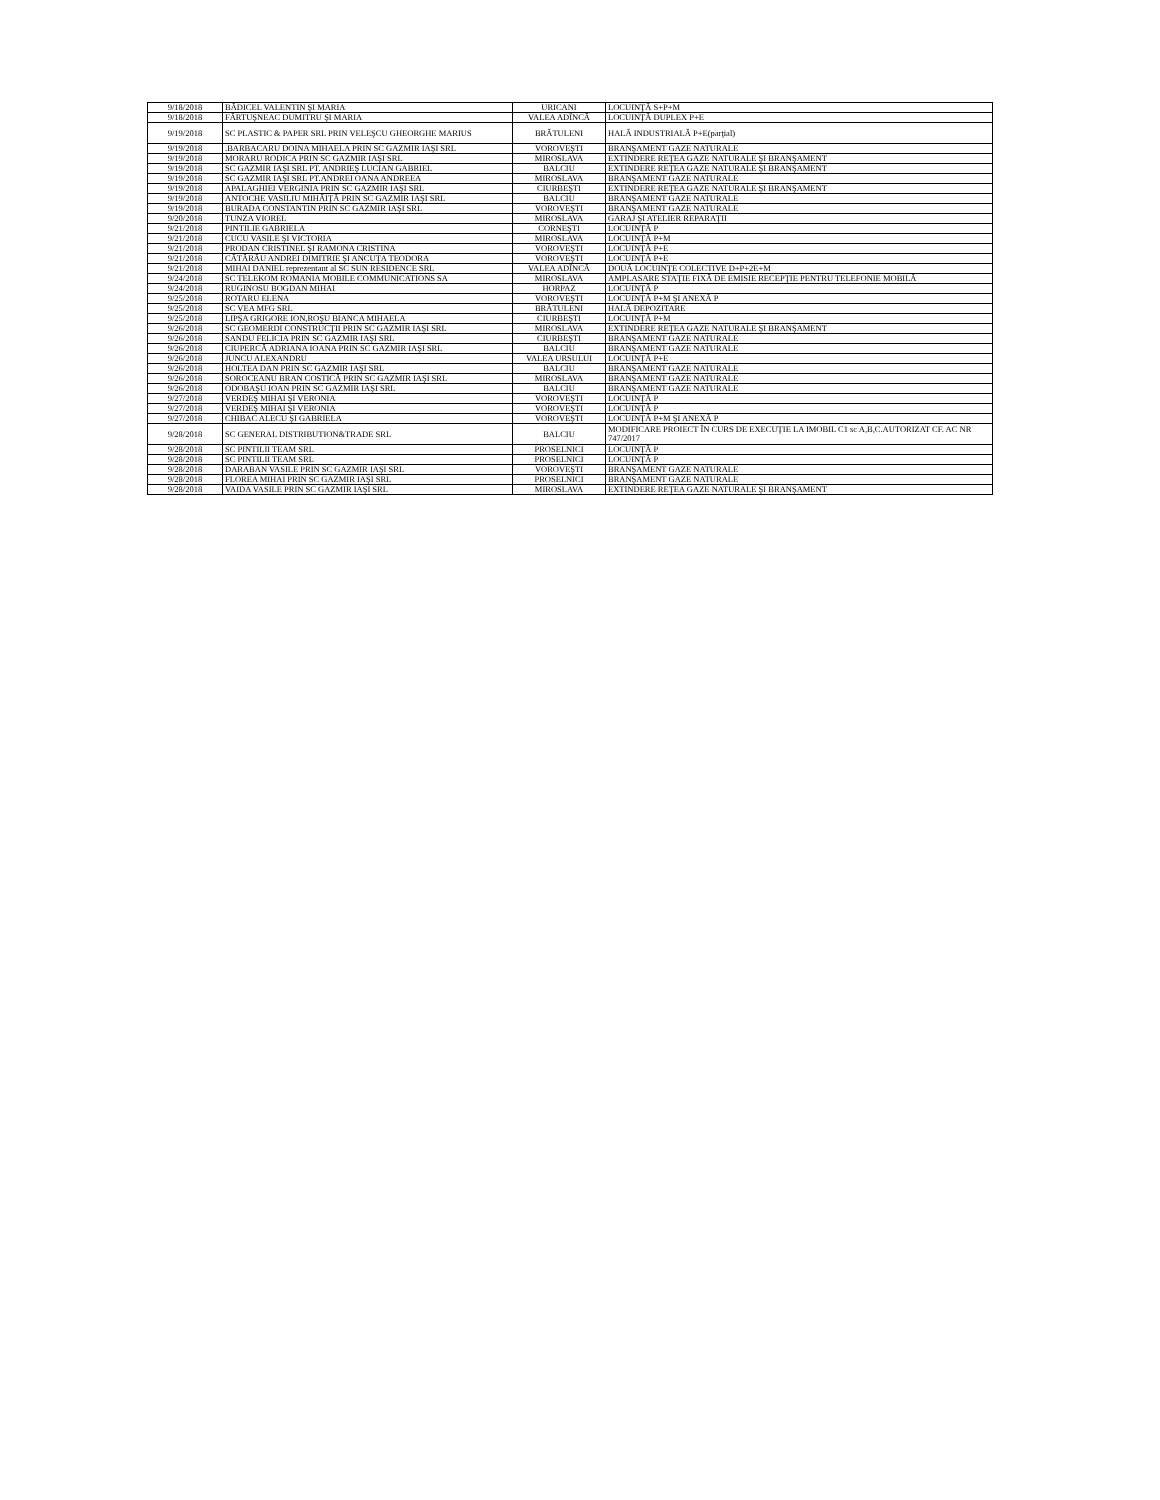| 9/18/2018 | BĂDICEL VALENTIN ŞI MARIA | URICANI | LOCUINŢĂ S+P+M |
| 9/18/2018 | FĂRTUŞNEAC DUMITRU ŞI MARIA | VALEA ADÎNCĂ | LOCUINŢĂ DUPLEX P+E |
| 9/19/2018 | SC PLASTIC & PAPER SRL PRIN VELEŞCU GHEORGHE MARIUS | BRĂTULENI | HALĂ INDUSTRIALĂ P+E(parţial) |
| 9/19/2018 | .BARBACARU DOINA MIHAELA PRIN SC GAZMIR IAŞI SRL | VOROVEŞTI | BRANŞAMENT GAZE NATURALE |
| 9/19/2018 | MORARU RODICA PRIN SC GAZMIR IAŞI SRL | MIROSLAVA | EXTINDERE REŢEA GAZE NATURALE ŞI BRANŞAMENT |
| 9/19/2018 | SC GAZMIR IAŞI SRL PT. ANDRIEŞ LUCIAN GABRIEL | BALCIU | EXTINDERE REŢEA GAZE NATURALE ŞI BRANŞAMENT |
| 9/19/2018 | SC GAZMIR IAŞI SRL PT.ANDREI OANA ANDREEA | MIROSLAVA | BRANŞAMENT GAZE NATURALE |
| 9/19/2018 | APALAGHIEI VERGINIA PRIN SC GAZMIR IAŞI SRL | CIURBEŞTI | EXTINDERE REŢEA GAZE NATURALE ŞI BRANŞAMENT |
| 9/19/2018 | ANTOCHE VASILIU MIHĂIŢĂ PRIN SC GAZMIR IAŞI SRL | BALCIU | BRANŞAMENT GAZE NATURALE |
| 9/19/2018 | BURADA CONSTANTIN PRIN SC GAZMIR IAŞI SRL | VOROVEŞTI | BRANŞAMENT GAZE NATURALE |
| 9/20/2018 | TUNZA VIOREL | MIROSLAVA | GARAJ ŞI ATELIER REPARAŢII |
| 9/21/2018 | PINTILIE GABRIELA | CORNEŞTI | LOCUINŢĂ P |
| 9/21/2018 | CUCU VASILE ŞI VICTORIA | MIROSLAVA | LOCUINŢĂ P+M |
| 9/21/2018 | PRODAN CRISTINEL ŞI RAMONA CRISTINA | VOROVEŞTI | LOCUINŢĂ P+E |
| 9/21/2018 | CĂTĂRĂU ANDREI DIMITRIE ŞI ANCUŢA TEODORA | VOROVEŞTI | LOCUINŢĂ P+E |
| 9/21/2018 | MIHAI DANIEL reprezentant al SC SUN RESIDENCE SRL | VALEA ADÎNCĂ | DOUĂ LOCUINŢE COLECTIVE D+P+2E+M |
| 9/24/2018 | SC TELEKOM ROMANIA MOBILE COMMUNICATIONS SA | MIROSLAVA | AMPLASARE STAŢIE FIXĂ DE EMISIE RECEPŢIE PENTRU TELEFONIE MOBILĂ |
| 9/24/2018 | RUGINOSU BOGDAN MIHAI | HORPAZ | LOCUINŢĂ P |
| 9/25/2018 | ROTARU ELENA | VOROVEŞTI | LOCUINŢĂ P+M ŞI ANEXĂ P |
| 9/25/2018 | SC VEA MFG SRL | BRĂTULENI | HALĂ DEPOZITARE |
| 9/25/2018 | LIPŞA GRIGORE ION,ROŞU BIANCA MIHAELA | CIURBEŞTI | LOCUINŢĂ P+M |
| 9/26/2018 | SC GEOMERDI CONSTRUCŢII PRIN SC GAZMIR IAŞI SRL | MIROSLAVA | EXTINDERE REŢEA GAZE NATURALE ŞI BRANŞAMENT |
| 9/26/2018 | SANDU FELICIA PRIN SC GAZMIR IAŞI SRL | CIURBEŞTI | BRANŞAMENT GAZE NATURALE |
| 9/26/2018 | CIUPERCĂ ADRIANA IOANA PRIN SC GAZMIR IAŞI SRL | BALCIU | BRANŞAMENT GAZE NATURALE |
| 9/26/2018 | JUNCU ALEXANDRU | VALEA URSULUI | LOCUINŢĂ P+E |
| 9/26/2018 | HOLTEA DAN PRIN SC GAZMIR IAŞI SRL | BALCIU | BRANŞAMENT GAZE NATURALE |
| 9/26/2018 | SOROCEANU BRAN COSTICĂ PRIN SC GAZMIR IAŞI SRL | MIROSLAVA | BRANŞAMENT GAZE NATURALE |
| 9/26/2018 | ODOBAŞU IOAN PRIN SC GAZMIR IAŞI SRL | BALCIU | BRANŞAMENT GAZE NATURALE |
| 9/27/2018 | VERDEŞ MIHAI ŞI VERONIA | VOROVEŞTI | LOCUINŢĂ P |
| 9/27/2018 | VERDEŞ MIHAI ŞI VERONIA | VOROVEŞTI | LOCUINŢĂ P |
| 9/27/2018 | CHIBAC ALECU ŞI GABRIELA | VOROVEŞTI | LOCUINŢĂ P+M ŞI ANEXĂ P |
| 9/28/2018 | SC GENERAL DISTRIBUTION&TRADE SRL | BALCIU | MODIFICARE PROIECT ÎN CURS DE EXECUŢIE LA IMOBIL C1 sc A,B,C.AUTORIZAT CF. AC NR 747/2017 |
| 9/28/2018 | SC PINTILII TEAM SRL | PROSELNICI | LOCUINŢĂ P |
| 9/28/2018 | SC PINTILII TEAM SRL | PROSELNICI | LOCUINŢĂ P |
| 9/28/2018 | DARABAN VASILE PRIN SC GAZMIR IAŞI SRL | VOROVEŞTI | BRANŞAMENT GAZE NATURALE |
| 9/28/2018 | FLOREA MIHAI PRIN SC GAZMIR IAŞI SRL | PROSELNICI | BRANŞAMENT GAZE NATURALE |
| 9/28/2018 | VAIDA VASILE PRIN SC GAZMIR IAŞI SRL | MIROSLAVA | EXTINDERE REŢEA GAZE NATURALE ŞI BRANŞAMENT |